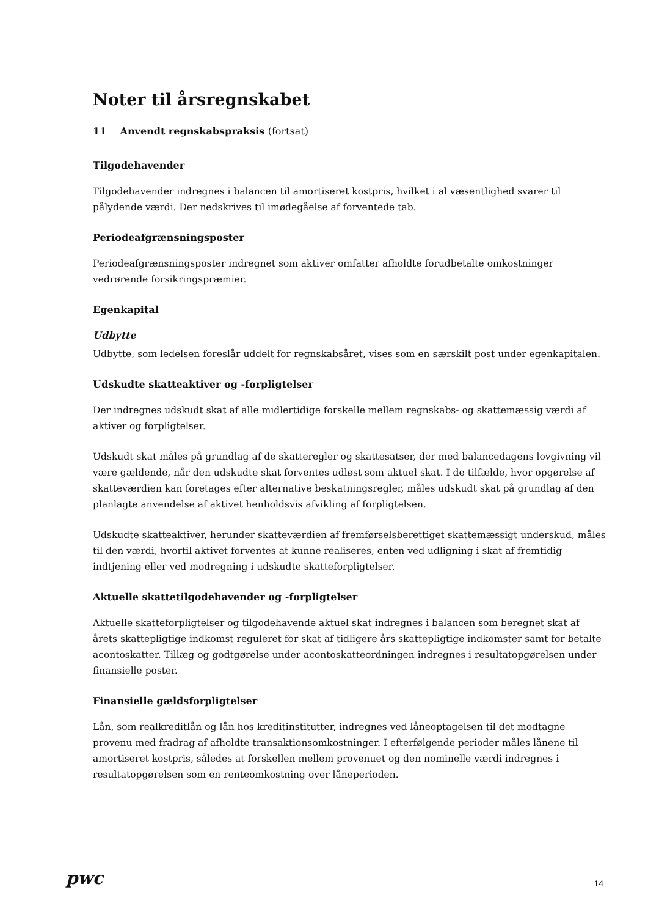Noter til årsregnskabet
11 Anvendt regnskabspraksis (fortsat)
Tilgodehavender
Tilgodehavender indregnes i balancen til amortiseret kostpris, hvilket i al væsentlighed svarer til pålydende værdi. Der nedskrives til imødegåelse af forventede tab.
Periodeafgrænsningsposter
Periodeafgrænsningsposter indregnet som aktiver omfatter afholdte forudbetalte omkostninger vedrørende forsikringspræmier.
Egenkapital
Udbytte
Udbytte, som ledelsen foreslår uddelt for regnskabsåret, vises som en særskilt post under egenkapitalen.
Udskudte skatteaktiver og -forpligtelser
Der indregnes udskudt skat af alle midlertidige forskelle mellem regnskabs- og skattemæssig værdi af aktiver og forpligtelser.
Udskudt skat måles på grundlag af de skatteregler og skattesatser, der med balancedagens lovgivning vil være gældende, når den udskudte skat forventes udløst som aktuel skat. I de tilfælde, hvor opgørelse af skatteværdien kan foretages efter alternative beskatningsregler, måles udskudt skat på grundlag af den planlagte anvendelse af aktivet henholdsvis afvikling af forpligtelsen.
Udskudte skatteaktiver, herunder skatteværdien af fremførselsberettiget skattemæssigt underskud, måles til den værdi, hvortil aktivet forventes at kunne realiseres, enten ved udligning i skat af fremtidig indtjening eller ved modregning i udskudte skatteforpligtelser.
Aktuelle skattetilgodehavender og -forpligtelser
Aktuelle skatteforpligtelser og tilgodehavende aktuel skat indregnes i balancen som beregnet skat af årets skattepligtige indkomst reguleret for skat af tidligere års skattepligtige indkomster samt for betalte acontoskatter. Tillæg og godtgørelse under acontoskatteordningen indregnes i resultatopgørelsen under finansielle poster.
Finansielle gældsforpligtelser
Lån, som realkreditlån og lån hos kreditinstitutter, indregnes ved låneoptagelsen til det modtagne provenu med fradrag af afholdte transaktionsomkostninger. I efterfølgende perioder måles lånene til amortiseret kostpris, således at forskellen mellem provenuet og den nominelle værdi indregnes i resultatopgørelsen som en renteomkostning over låneperioden.
pwc
14